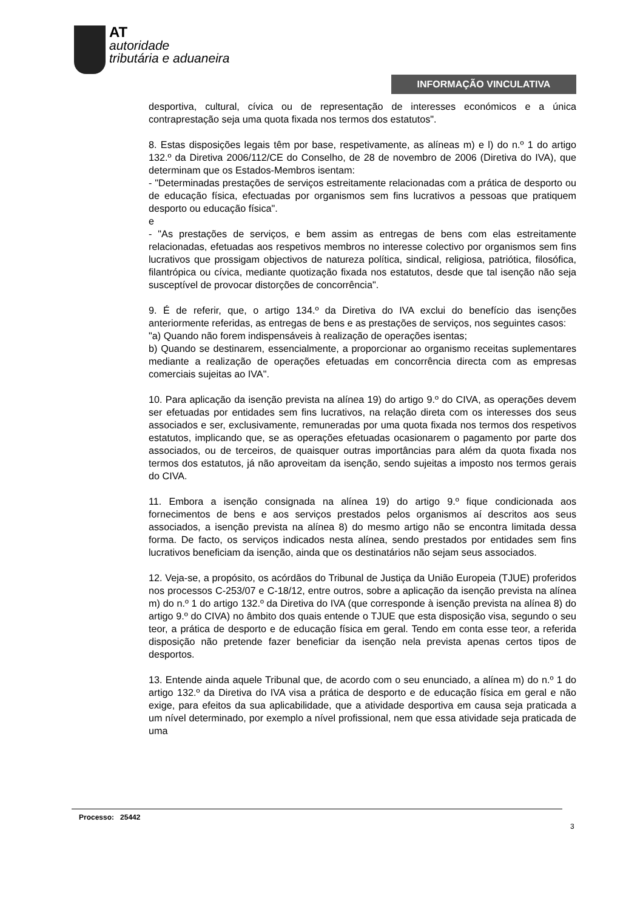AT
autoridade
tributária e aduaneira
INFORMAÇÃO VINCULATIVA
desportiva, cultural, cívica ou de representação de interesses económicos e a única contraprestação seja uma quota fixada nos termos dos estatutos".
8. Estas disposições legais têm por base, respetivamente, as alíneas m) e l) do n.º 1 do artigo 132.º da Diretiva 2006/112/CE do Conselho, de 28 de novembro de 2006 (Diretiva do IVA), que determinam que os Estados-Membros isentam:
- "Determinadas prestações de serviços estreitamente relacionadas com a prática de desporto ou de educação física, efectuadas por organismos sem fins lucrativos a pessoas que pratiquem desporto ou educação física".
e
- "As prestações de serviços, e bem assim as entregas de bens com elas estreitamente relacionadas, efetuadas aos respetivos membros no interesse colectivo por organismos sem fins lucrativos que prossigam objectivos de natureza política, sindical, religiosa, patriótica, filosófica, filantrópica ou cívica, mediante quotização fixada nos estatutos, desde que tal isenção não seja susceptível de provocar distorções de concorrência".
9. É de referir, que, o artigo 134.º da Diretiva do IVA exclui do benefício das isenções anteriormente referidas, as entregas de bens e as prestações de serviços, nos seguintes casos:
"a) Quando não forem indispensáveis à realização de operações isentas;
b) Quando se destinarem, essencialmente, a proporcionar ao organismo receitas suplementares mediante a realização de operações efetuadas em concorrência directa com as empresas comerciais sujeitas ao IVA".
10. Para aplicação da isenção prevista na alínea 19) do artigo 9.º do CIVA, as operações devem ser efetuadas por entidades sem fins lucrativos, na relação direta com os interesses dos seus associados e ser, exclusivamente, remuneradas por uma quota fixada nos termos dos respetivos estatutos, implicando que, se as operações efetuadas ocasionarem o pagamento por parte dos associados, ou de terceiros, de quaisquer outras importâncias para além da quota fixada nos termos dos estatutos, já não aproveitam da isenção, sendo sujeitas a imposto nos termos gerais do CIVA.
11. Embora a isenção consignada na alínea 19) do artigo 9.º fique condicionada aos fornecimentos de bens e aos serviços prestados pelos organismos aí descritos aos seus associados, a isenção prevista na alínea 8) do mesmo artigo não se encontra limitada dessa forma. De facto, os serviços indicados nesta alínea, sendo prestados por entidades sem fins lucrativos beneficiam da isenção, ainda que os destinatários não sejam seus associados.
12. Veja-se, a propósito, os acórdãos do Tribunal de Justiça da União Europeia (TJUE) proferidos nos processos C-253/07 e C-18/12, entre outros, sobre a aplicação da isenção prevista na alínea m) do n.º 1 do artigo 132.º da Diretiva do IVA (que corresponde à isenção prevista na alínea 8) do artigo 9.º do CIVA) no âmbito dos quais entende o TJUE que esta disposição visa, segundo o seu teor, a prática de desporto e de educação física em geral. Tendo em conta esse teor, a referida disposição não pretende fazer beneficiar da isenção nela prevista apenas certos tipos de desportos.
13. Entende ainda aquele Tribunal que, de acordo com o seu enunciado, a alínea m) do n.º 1 do artigo 132.º da Diretiva do IVA visa a prática de desporto e de educação física em geral e não exige, para efeitos da sua aplicabilidade, que a atividade desportiva em causa seja praticada a um nível determinado, por exemplo a nível profissional, nem que essa atividade seja praticada de uma
Processo: 25442
3